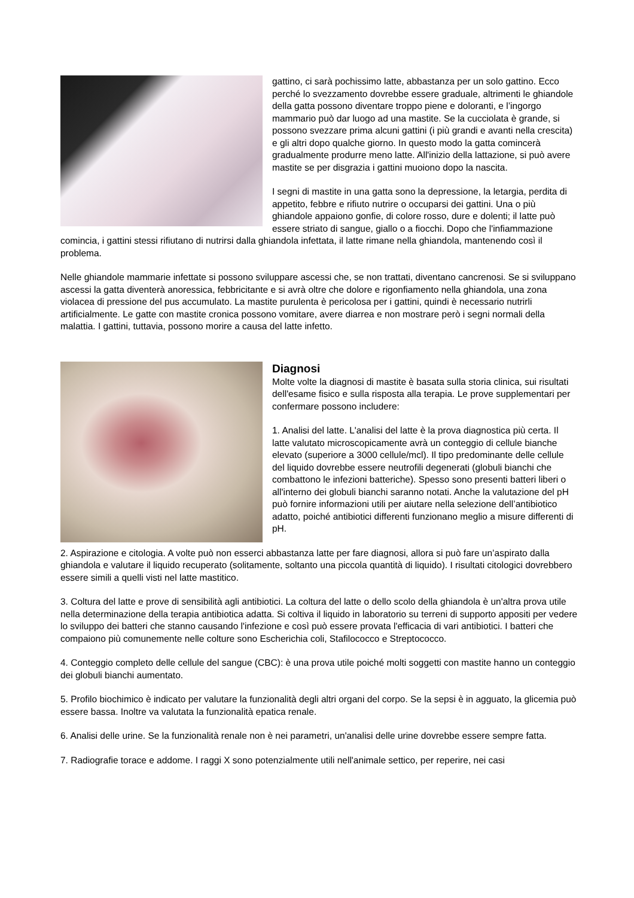gattino, ci sarà pochissimo latte, abbastanza per un solo gattino. Ecco perché lo svezzamento dovrebbe essere graduale, altrimenti le ghiandole della gatta possono diventare troppo piene e doloranti, e l’ingorgo mammario può dar luogo ad una mastite. Se la cucciolata è grande, si possono svezzare prima alcuni gattini (i più grandi e avanti nella crescita) e gli altri dopo qualche giorno. In questo modo la gatta comincerà gradualmente produrre meno latte. All'inizio della lattazione, si può avere mastite se per disgrazia i gattini muoiono dopo la nascita.
I segni di mastite in una gatta sono la depressione, la letargia, perdita di appetito, febbre e rifiuto nutrire o occuparsi dei gattini. Una o più ghiandole appaiono gonfie, di colore rosso, dure e dolenti; il latte può essere striato di sangue, giallo o a fiocchi. Dopo che l'infiammazione comincia, i gattini stessi rifiutano di nutrirsi dalla ghiandola infettata, il latte rimane nella ghiandola, mantenendo così il problema.
Nelle ghiandole mammarie infettate si possono sviluppare ascessi che, se non trattati, diventano cancrenosi. Se si sviluppano ascessi la gatta diventerà anoressica, febbricitante e si avrà oltre che dolore e rigonfiamento nella ghiandola, una zona violacea di pressione del pus accumulato. La mastite purulenta è pericolosa per i gattini, quindi è necessario nutrirli artificialmente. Le gatte con mastite cronica possono vomitare, avere diarrea e non mostrare però i segni normali della malattia. I gattini, tuttavia, possono morire a causa del latte infetto.
Diagnosi
Molte volte la diagnosi di mastite è basata sulla storia clinica, sui risultati dell'esame fisico e sulla risposta alla terapia. Le prove supplementari per confermare possono includere:
1. Analisi del latte. L'analisi del latte è la prova diagnostica più certa. Il latte valutato microscopicamente avrà un conteggio di cellule bianche elevato (superiore a 3000 cellule/mcl). Il tipo predominante delle cellule del liquido dovrebbe essere neutrofili degenerati (globuli bianchi che combattono le infezioni batteriche). Spesso sono presenti batteri liberi o all'interno dei globuli bianchi saranno notati. Anche la valutazione del pH può fornire informazioni utili per aiutare nella selezione dell’antibiotico adatto, poiché antibiotici differenti funzionano meglio a misure differenti di pH.
2. Aspirazione e citologia. A volte può non esserci abbastanza latte per fare diagnosi, allora si può fare un’aspirato dalla ghiandola e valutare il liquido recuperato (solitamente, soltanto una piccola quantità di liquido). I risultati citologici dovrebbero essere simili a quelli visti nel latte mastitico.
3. Coltura del latte e prove di sensibilità agli antibiotici. La coltura del latte o dello scolo della ghiandola è un'altra prova utile nella determinazione della terapia antibiotica adatta. Si coltiva il liquido in laboratorio su terreni di supporto appositi per vedere lo sviluppo dei batteri che stanno causando l'infezione e così può essere provata l'efficacia di vari antibiotici. I batteri che compaiono più comunemente nelle colture sono Escherichia coli, Stafilococco e Streptococco.
4. Conteggio completo delle cellule del sangue (CBC): è una prova utile poiché molti soggetti con mastite hanno un conteggio dei globuli bianchi aumentato.
5. Profilo biochimico è indicato per valutare la funzionalità degli altri organi del corpo. Se la sepsi è in agguato, la glicemia può essere bassa. Inoltre va valutata la funzionalità epatica renale.
6. Analisi delle urine. Se la funzionalità renale non è nei parametri, un'analisi delle urine dovrebbe essere sempre fatta.
7. Radiografie torace e addome. I raggi X sono potenzialmente utili nell'animale settico, per reperire, nei casi